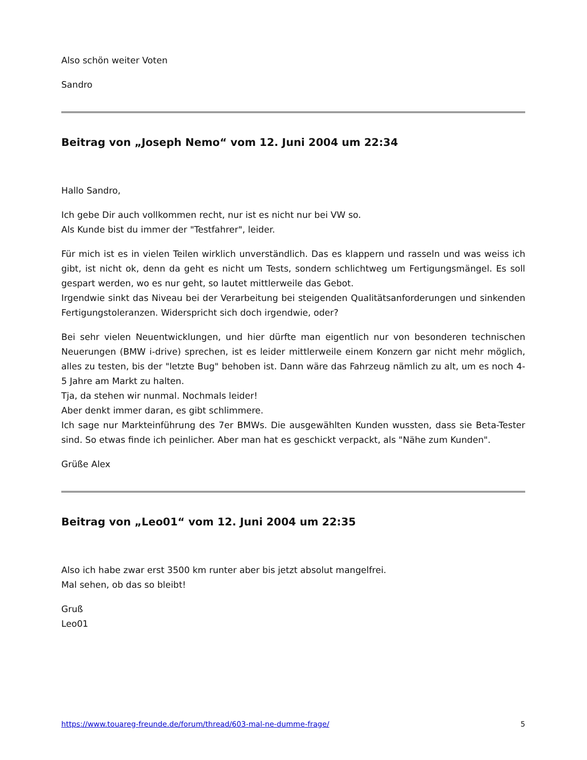Also schön weiter Voten
Sandro
Beitrag von „Joseph Nemo“ vom 12. Juni 2004 um 22:34
Hallo Sandro,
Ich gebe Dir auch vollkommen recht, nur ist es nicht nur bei VW so.
Als Kunde bist du immer der "Testfahrer", leider.
Für mich ist es in vielen Teilen wirklich unverständlich. Das es klappern und rasseln und was weiss ich gibt, ist nicht ok, denn da geht es nicht um Tests, sondern schlichtweg um Fertigungsmängel. Es soll gespart werden, wo es nur geht, so lautet mittlerweile das Gebot.
Irgendwie sinkt das Niveau bei der Verarbeitung bei steigenden Qualitätsanforderungen und sinkenden Fertigungstoleranzen. Widerspricht sich doch irgendwie, oder?
Bei sehr vielen Neuentwicklungen, und hier dürfte man eigentlich nur von besonderen technischen Neuerungen (BMW i-drive) sprechen, ist es leider mittlerweile einem Konzern gar nicht mehr möglich, alles zu testen, bis der "letzte Bug" behoben ist. Dann wäre das Fahrzeug nämlich zu alt, um es noch 4-5 Jahre am Markt zu halten.
Tja, da stehen wir nunmal. Nochmals leider!
Aber denkt immer daran, es gibt schlimmere.
Ich sage nur Markteinführung des 7er BMWs. Die ausgewählten Kunden wussten, dass sie Beta-Tester sind. So etwas finde ich peinlicher. Aber man hat es geschickt verpackt, als "Nähe zum Kunden".
Grüße Alex
Beitrag von „Leo01“ vom 12. Juni 2004 um 22:35
Also ich habe zwar erst 3500 km runter aber bis jetzt absolut mangelfrei.
Mal sehen, ob das so bleibt!
Gruß
Leo01
https://www.touareg-freunde.de/forum/thread/603-mal-ne-dumme-frage/ 5